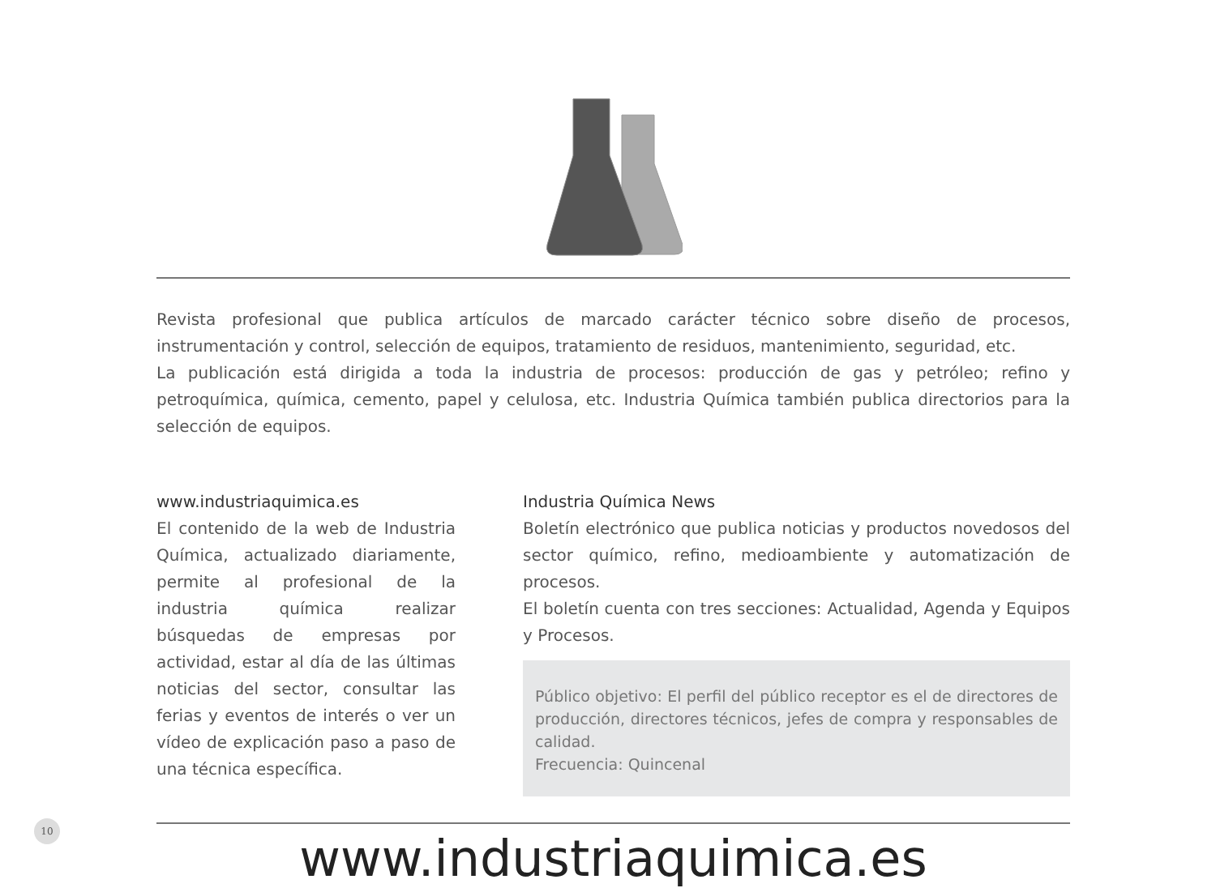Revista profesional que publica artículos de marcado carácter técnico sobre diseño de procesos, instrumentación y control, selección de equipos, tratamiento de residuos, mantenimiento, seguridad, etc.
La publicación está dirigida a toda la industria de procesos: producción de gas y petróleo; refino y petroquímica, química, cemento, papel y celulosa, etc. Industria Química también publica directorios para la selección de equipos.
www.industriaquimica.es
El contenido de la web de Industria Química, actualizado diariamente, permite al profesional de la industria química realizar búsquedas de empresas por actividad, estar al día de las últimas noticias del sector, consultar las ferias y eventos de interés o ver un vídeo de explicación paso a paso de una técnica específica.
Industria Química News
Boletín electrónico que publica noticias y productos novedosos del sector químico, refino, medioambiente y automatización de procesos.
El boletín cuenta con tres secciones: Actualidad, Agenda y Equipos y Procesos.
Público objetivo: El perfil del público receptor es el de directores de producción, directores técnicos, jefes de compra y responsables de calidad.
Frecuencia: Quincenal
www.industriaquimica.es
10